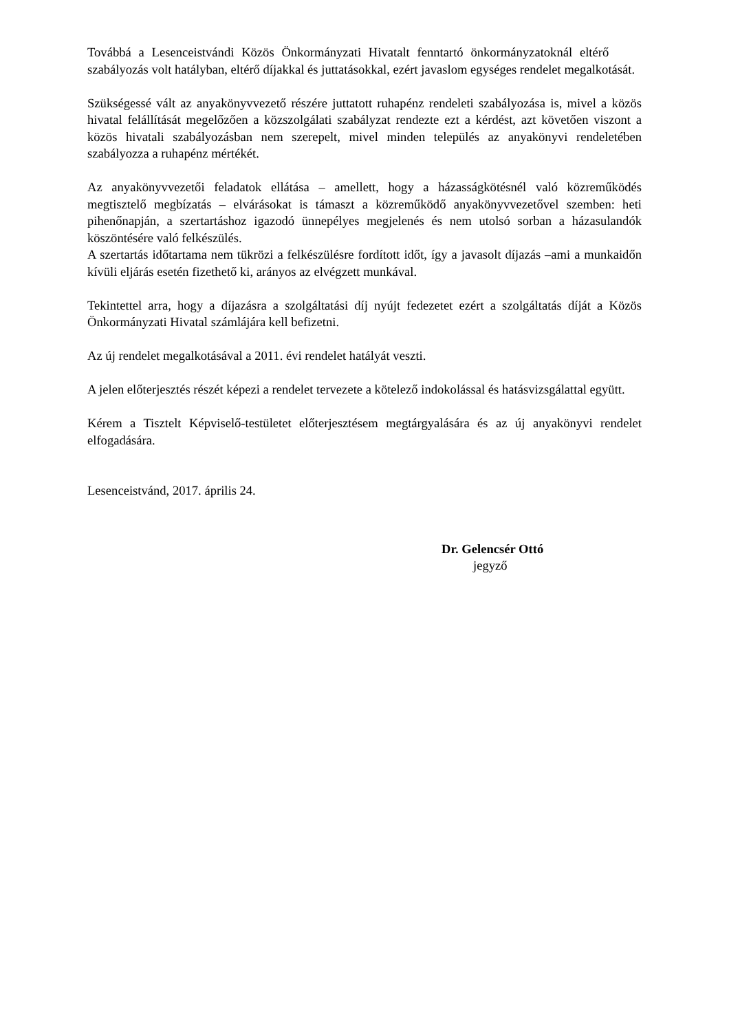Továbbá a Lesenceistvándi Közös Önkormányzati Hivatalt fenntartó önkormányzatoknál eltérő szabályozás volt hatályban, eltérő díjakkal és juttatásokkal, ezért javaslom egységes rendelet megalkotását.
Szükségessé vált az anyakönyvvezető részére juttatott ruhapénz rendeleti szabályozása is, mivel a közös hivatal felállítását megelőzően a közszolgálati szabályzat rendezte ezt a kérdést, azt követően viszont a közös hivatali szabályozásban nem szerepelt, mivel minden település az anyakönyvi rendeletében szabályozza a ruhapénz mértékét.
Az anyakönyvvezetői feladatok ellátása – amellett, hogy a házasságkötésnél való közreműködés megtisztelő megbízatás – elvárásokat is támaszt a közreműködő anyakönyvvezetővel szemben: heti pihenőnapján, a szertartáshoz igazodó ünnepélyes megjelenés és nem utolsó sorban a házasulandók köszöntésére való felkészülés.
A szertartás időtartama nem tükrözi a felkészülésre fordított időt, így a javasolt díjazás –ami a munkaidőn kívüli eljárás esetén fizethető ki, arányos az elvégzett munkával.
Tekintettel arra, hogy a díjazásra a szolgáltatási díj nyújt fedezetet ezért a szolgáltatás díját a Közös Önkormányzati Hivatal számlájára kell befizetni.
Az új rendelet megalkotásával a 2011. évi rendelet hatályát veszti.
A jelen előterjesztés részét képezi a rendelet tervezete a kötelező indokolással és hatásvizsgálattal együtt.
Kérem a Tisztelt Képviselő-testületet előterjesztésem megtárgyalására és az új anyakönyvi rendelet elfogadására.
Lesenceistvánd, 2017. április 24.
Dr. Gelencsér Ottó
jegyző